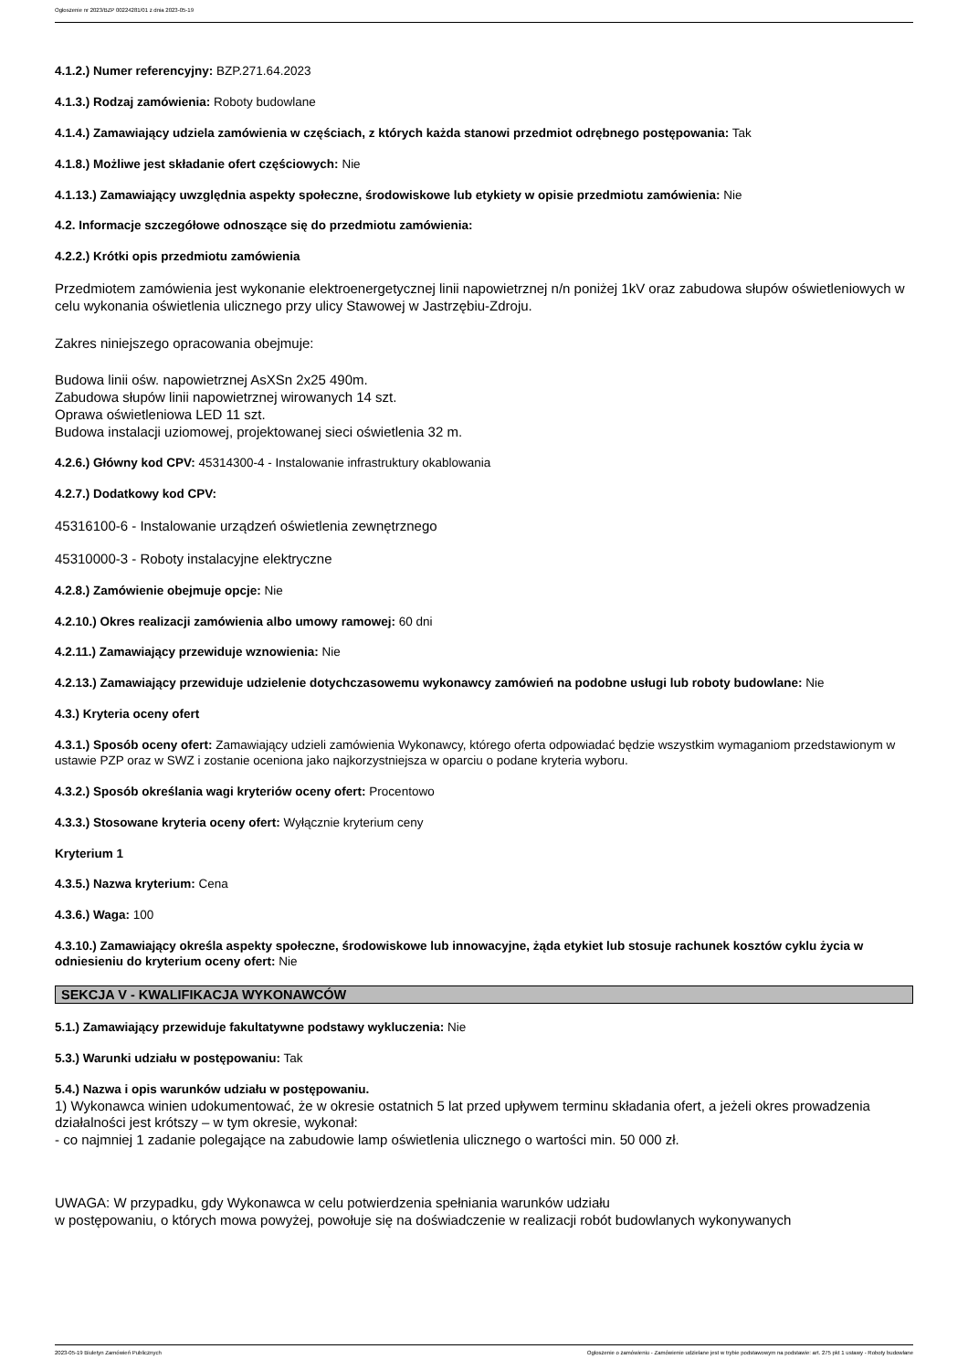Ogłoszenie nr 2023/BZP 00224281/01 z dnia 2023-05-19
4.1.2.) Numer referencyjny: BZP.271.64.2023
4.1.3.) Rodzaj zamówienia: Roboty budowlane
4.1.4.) Zamawiający udziela zamówienia w częściach, z których każda stanowi przedmiot odrębnego postępowania: Tak
4.1.8.) Możliwe jest składanie ofert częściowych: Nie
4.1.13.) Zamawiający uwzględnia aspekty społeczne, środowiskowe lub etykiety w opisie przedmiotu zamówienia: Nie
4.2. Informacje szczegółowe odnoszące się do przedmiotu zamówienia:
4.2.2.) Krótki opis przedmiotu zamówienia
Przedmiotem zamówienia jest wykonanie elektroenergetycznej linii napowietrznej n/n poniżej 1kV oraz zabudowa słupów oświetleniowych w celu wykonania oświetlenia ulicznego przy ulicy Stawowej w Jastrzębiu-Zdroju.
Zakres niniejszego opracowania obejmuje:
Budowa linii ośw. napowietrznej AsXSn 2x25 490m.
Zabudowa słupów linii napowietrznej wirowanych 14 szt.
Oprawa oświetleniowa LED 11 szt.
Budowa instalacji uziomowej, projektowanej sieci oświetlenia 32 m.
4.2.6.) Główny kod CPV: 45314300-4 - Instalowanie infrastruktury okablowania
4.2.7.) Dodatkowy kod CPV:
45316100-6 - Instalowanie urządzeń oświetlenia zewnętrznego
45310000-3 - Roboty instalacyjne elektryczne
4.2.8.) Zamówienie obejmuje opcje: Nie
4.2.10.) Okres realizacji zamówienia albo umowy ramowej: 60 dni
4.2.11.) Zamawiający przewiduje wznowienia: Nie
4.2.13.) Zamawiający przewiduje udzielenie dotychczasowemu wykonawcy zamówień na podobne usługi lub roboty budowlane: Nie
4.3.) Kryteria oceny ofert
4.3.1.) Sposób oceny ofert: Zamawiający udzieli zamówienia Wykonawcy, którego oferta odpowiadać będzie wszystkim wymaganiom przedstawionym w ustawie PZP oraz w SWZ i zostanie oceniona jako najkorzystniejsza w oparciu o podane kryteria wyboru.
4.3.2.) Sposób określania wagi kryteriów oceny ofert: Procentowo
4.3.3.) Stosowane kryteria oceny ofert: Wyłącznie kryterium ceny
Kryterium 1
4.3.5.) Nazwa kryterium: Cena
4.3.6.) Waga: 100
4.3.10.) Zamawiający określa aspekty społeczne, środowiskowe lub innowacyjne, żąda etykiet lub stosuje rachunek kosztów cyklu życia w odniesieniu do kryterium oceny ofert: Nie
SEKCJA V - KWALIFIKACJA WYKONAWCÓW
5.1.) Zamawiający przewiduje fakultatywne podstawy wykluczenia: Nie
5.3.) Warunki udziału w postępowaniu: Tak
5.4.) Nazwa i opis warunków udziału w postępowaniu.
1) Wykonawca winien udokumentować, że w okresie ostatnich 5 lat przed upływem terminu składania ofert, a jeżeli okres prowadzenia działalności jest krótszy – w tym okresie, wykonał:
- co najmniej 1 zadanie polegające na zabudowie lamp oświetlenia ulicznego o wartości min. 50 000 zł.
UWAGA: W przypadku, gdy Wykonawca w celu potwierdzenia spełniania warunków udziału
w postępowaniu, o których mowa powyżej, powołuje się na doświadczenie w realizacji robót budowlanych wykonywanych
2023-05-19 Biuletyn Zamówień Publicznych Ogłoszenie o zamówieniu - Zamówienie udzielane jest w trybie podstawowym na podstawie: art. 275 pkt 1 ustawy - Roboty budowlane